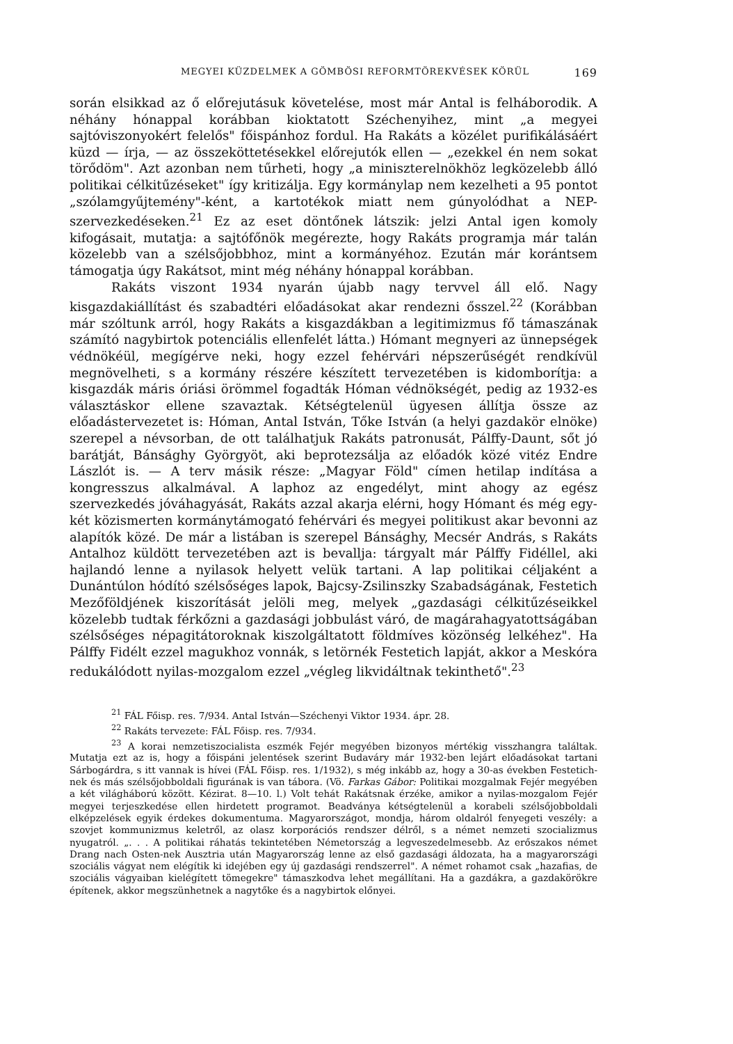MEGYEI KÜZDELMEK A GÖMBÖSI REFORMTÖREKVÉSEK KÖRÜL 169
során elsikkad az ő előrejutásuk követelése, most már Antal is felháborodik. A néhány hónappal korábban kioktatott Széchenyihez, mint „a megyei sajtóviszonyokért felelős" főispánhoz fordul. Ha Rakáts a közélet purifikálásáért küzd — írja, — az összeköttetésekkel előrejutók ellen — „ezekkel én nem sokat törődöm". Azt azonban nem tűrheti, hogy „a miniszterelnökhöz legközelebb álló politikai célkitűzéseket" így kritizálja. Egy kormánylap nem kezelheti a 95 pontot „szólamgyűjtemény"-ként, a kartotékok miatt nem gúnyolódhat a NEP-szervezkedéseken.<sup>21</sup> Ez az eset döntőnek látszik: jelzi Antal igen komoly kifogásait, mutatja: a sajtófőnök megérezte, hogy Rakáts programja már talán közelebb van a szélsőjobbhoz, mint a kormányéhoz. Ezután már korántsem támogatja úgy Rakátsot, mint még néhány hónappal korábban.
Rakáts viszont 1934 nyarán újabb nagy tervvel áll elő. Nagy kisgazdakiállítást és szabadtéri előadásokat akar rendezni ősszel.<sup>22</sup> (Korábban már szóltunk arról, hogy Rakáts a kisgazdákban a legitimizmus fő támaszának számító nagybirtok potenciális ellenfelét látta.) Hómant megnyeri az ünnepségek védnökéül, megígérve neki, hogy ezzel fehérvári népszerűségét rendkívül megnövelheti, s a kormány részére készített tervezetében is kidomborítja: a kisgazdák máris óriási örömmel fogadták Hóman védnökségét, pedig az 1932-es választáskor ellene szavaztak. Kétségtelenül ügyesen állítja össze az előadástervezetet is: Hóman, Antal István, Tőke István (a helyi gazdakör elnöke) szerepel a névsorban, de ott találhatjuk Rakáts patronusát, Pálffy-Daunt, sőt jó barátját, Bánsághy Györgyöt, aki beprotezsálja az előadók közé vitéz Endre Lászlót is. — A terv másik része: „Magyar Föld" címen hetilap indítása a kongresszus alkalmával. A laphoz az engedélyt, mint ahogy az egész szervezkedés jóváhagyását, Rakáts azzal akarja elérni, hogy Hómant és még egy-két közismerten kormánytámogató fehérvári és megyei politikust akar bevonni az alapítók közé. De már a listában is szerepel Bánsághy, Mecsér András, s Rakáts Antalhoz küldött tervezetében azt is bevallja: tárgyalt már Pálffy Fidéllel, aki hajlandó lenne a nyilasok helyett velük tartani. A lap politikai céljaként a Dunántúlon hódító szélsőséges lapok, Bajcsy-Zsilinszky Szabadságának, Festetich Mezőföldjének kiszorítását jelöli meg, melyek „gazdasági célkitűzéseikkel közelebb tudtak férkőzni a gazdasági jobbulást váró, de magárahagyatottságában szélsőséges népagitátoroknak kiszolgáltatott földmíves közönség lelkéhez". Ha Pálffy Fidélt ezzel magukhoz vonnák, s letörnék Festetich lapját, akkor a Meskóra redukálódott nyilas-mozgalom ezzel „végleg likvidáltnak tekinthető".<sup>23</sup>
<sup>21</sup> FÁL Főisp. res. 7/934. Antal István—Széchenyi Viktor 1934. ápr. 28.
<sup>22</sup> Rakáts tervezete: FÁL Főisp. res. 7/934.
<sup>23</sup> A korai nemzetiszocialista eszmék Fejér megyében bizonyos mértékig visszhangra találtak. Mutatja ezt az is, hogy a főispáni jelentések szerint Budaváry már 1932-ben lejárt előadásokat tartani Sárbogárdra, s itt vannak is hívei (FÁL Főisp. res. 1/1932), s még inkább az, hogy a 30-as években Festetich-nek és más szélsőjobboldali figurának is van tábora. (Vö. Farkas Gábor: Politikai mozgalmak Fejér megyében a két világháború között. Kézirat. 8—10. l.) Volt tehát Rakátsnak érzéke, amikor a nyilas-mozgalom Fejér megyei terjeszkedése ellen hirdetett programot. Beadványa kétségtelenül a korabeli szélsőjobboldali elképzelések egyik érdekes dokumentuma. Magyarországot, mondja, három oldalról fenyegeti veszély: a szovjet kommunizmus keletről, az olasz korporációs rendszer délről, s a német nemzeti szocializmus nyugatról. „. . . A politikai ráhatás tekintetében Németország a legveszedelmesebb. Az erőszakos német Drang nach Osten-nek Ausztria után Magyarország lenne az első gazdasági áldozata, ha a magyarországi szociális vágyat nem elégítik ki idejében egy új gazdasági rendszerrel". A német rohamot csak „hazafias, de szociális vágyaiban kielégített tömegekre" támaszkodva lehet megállítani. Ha a gazdákra, a gazdakörökre építenek, akkor megszünhetnek a nagytőke és a nagybirtok előnyei.